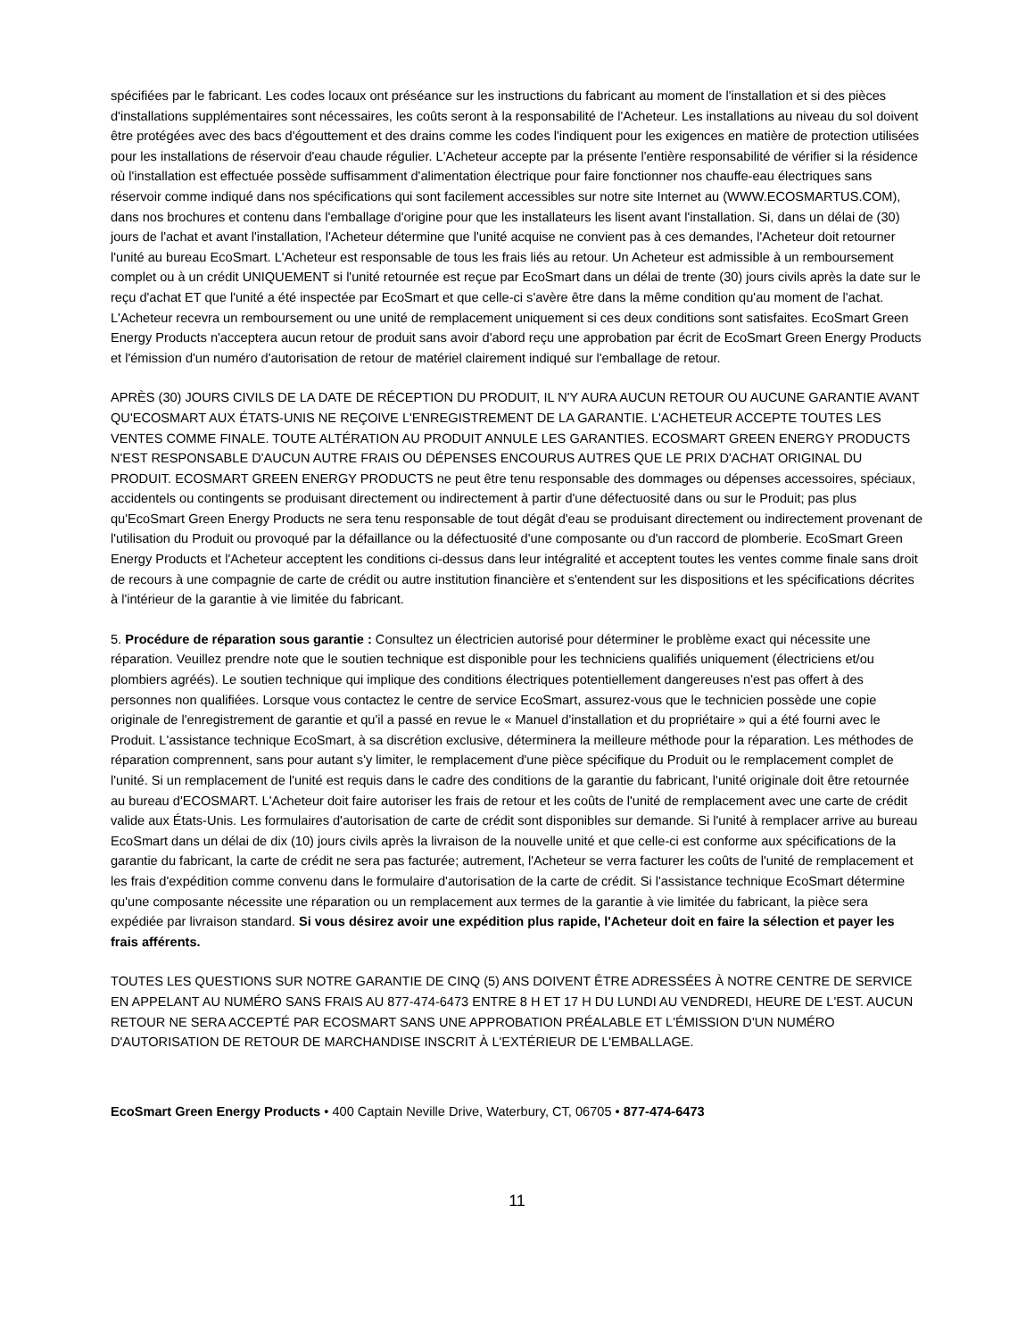spécifiées par le fabricant. Les codes locaux ont préséance sur les instructions du fabricant au moment de l'installation et si des pièces d'installations supplémentaires sont nécessaires, les coûts seront à la responsabilité de l'Acheteur. Les installations au niveau du sol doivent être protégées avec des bacs d'égouttement et des drains comme les codes l'indiquent pour les exigences en matière de protection utilisées pour les installations de réservoir d'eau chaude régulier. L'Acheteur accepte par la présente l'entière responsabilité de vérifier si la résidence où l'installation est effectuée possède suffisamment d'alimentation électrique pour faire fonctionner nos chauffe-eau électriques sans réservoir comme indiqué dans nos spécifications qui sont facilement accessibles sur notre site Internet au (WWW.ECOSMARTUS.COM), dans nos brochures et contenu dans l'emballage d'origine pour que les installateurs les lisent avant l'installation. Si, dans un délai de (30) jours de l'achat et avant l'installation, l'Acheteur détermine que l'unité acquise ne convient pas à ces demandes, l'Acheteur doit retourner l'unité au bureau EcoSmart. L'Acheteur est responsable de tous les frais liés au retour. Un Acheteur est admissible à un remboursement complet ou à un crédit UNIQUEMENT si l'unité retournée est reçue par EcoSmart dans un délai de trente (30) jours civils après la date sur le reçu d'achat ET que l'unité a été inspectée par EcoSmart et que celle-ci s'avère être dans la même condition qu'au moment de l'achat. L'Acheteur recevra un remboursement ou une unité de remplacement uniquement si ces deux conditions sont satisfaites. EcoSmart Green Energy Products n'acceptera aucun retour de produit sans avoir d'abord reçu une approbation par écrit de EcoSmart Green Energy Products et l'émission d'un numéro d'autorisation de retour de matériel clairement indiqué sur l'emballage de retour.
APRÈS (30) JOURS CIVILS DE LA DATE DE RÉCEPTION DU PRODUIT, IL N'Y AURA AUCUN RETOUR OU AUCUNE GARANTIE AVANT QU'ECOSMART AUX ÉTATS-UNIS NE REÇOIVE L'ENREGISTREMENT DE LA GARANTIE. L'ACHETEUR ACCEPTE TOUTES LES VENTES COMME FINALE. TOUTE ALTÉRATION AU PRODUIT ANNULE LES GARANTIES. ECOSMART GREEN ENERGY PRODUCTS N'EST RESPONSABLE D'AUCUN AUTRE FRAIS OU DÉPENSES ENCOURUS AUTRES QUE LE PRIX D'ACHAT ORIGINAL DU PRODUIT. ECOSMART GREEN ENERGY PRODUCTS ne peut être tenu responsable des dommages ou dépenses accessoires, spéciaux, accidentels ou contingents se produisant directement ou indirectement à partir d'une défectuosité dans ou sur le Produit; pas plus qu'EcoSmart Green Energy Products ne sera tenu responsable de tout dégât d'eau se produisant directement ou indirectement provenant de l'utilisation du Produit ou provoqué par la défaillance ou la défectuosité d'une composante ou d'un raccord de plomberie. EcoSmart Green Energy Products et l'Acheteur acceptent les conditions ci-dessus dans leur intégralité et acceptent toutes les ventes comme finale sans droit de recours à une compagnie de carte de crédit ou autre institution financière et s'entendent sur les dispositions et les spécifications décrites à l'intérieur de la garantie à vie limitée du fabricant.
5. Procédure de réparation sous garantie : Consultez un électricien autorisé pour déterminer le problème exact qui nécessite une réparation. Veuillez prendre note que le soutien technique est disponible pour les techniciens qualifiés uniquement (électriciens et/ou plombiers agréés). Le soutien technique qui implique des conditions électriques potentiellement dangereuses n'est pas offert à des personnes non qualifiées. Lorsque vous contactez le centre de service EcoSmart, assurez-vous que le technicien possède une copie originale de l'enregistrement de garantie et qu'il a passé en revue le « Manuel d'installation et du propriétaire » qui a été fourni avec le Produit. L'assistance technique EcoSmart, à sa discrétion exclusive, déterminera la meilleure méthode pour la réparation. Les méthodes de réparation comprennent, sans pour autant s'y limiter, le remplacement d'une pièce spécifique du Produit ou le remplacement complet de l'unité. Si un remplacement de l'unité est requis dans le cadre des conditions de la garantie du fabricant, l'unité originale doit être retournée au bureau d'ECOSMART. L'Acheteur doit faire autoriser les frais de retour et les coûts de l'unité de remplacement avec une carte de crédit valide aux États-Unis. Les formulaires d'autorisation de carte de crédit sont disponibles sur demande. Si l'unité à remplacer arrive au bureau EcoSmart dans un délai de dix (10) jours civils après la livraison de la nouvelle unité et que celle-ci est conforme aux spécifications de la garantie du fabricant, la carte de crédit ne sera pas facturée; autrement, l'Acheteur se verra facturer les coûts de l'unité de remplacement et les frais d'expédition comme convenu dans le formulaire d'autorisation de la carte de crédit. Si l'assistance technique EcoSmart détermine qu'une composante nécessite une réparation ou un remplacement aux termes de la garantie à vie limitée du fabricant, la pièce sera expédiée par livraison standard. Si vous désirez avoir une expédition plus rapide, l'Acheteur doit en faire la sélection et payer les frais afférents.
TOUTES LES QUESTIONS SUR NOTRE GARANTIE DE CINQ (5) ANS DOIVENT ÊTRE ADRESSÉES À NOTRE CENTRE DE SERVICE EN APPELANT AU NUMÉRO SANS FRAIS AU 877-474-6473 ENTRE 8 H ET 17 H DU LUNDI AU VENDREDI, HEURE DE L'EST. AUCUN RETOUR NE SERA ACCEPTÉ PAR ECOSMART SANS UNE APPROBATION PRÉALABLE ET L'ÉMISSION D'UN NUMÉRO D'AUTORISATION DE RETOUR DE MARCHANDISE INSCRIT À L'EXTÉRIEUR DE L'EMBALLAGE.
EcoSmart Green Energy Products • 400 Captain Neville Drive, Waterbury, CT, 06705 • 877-474-6473
11